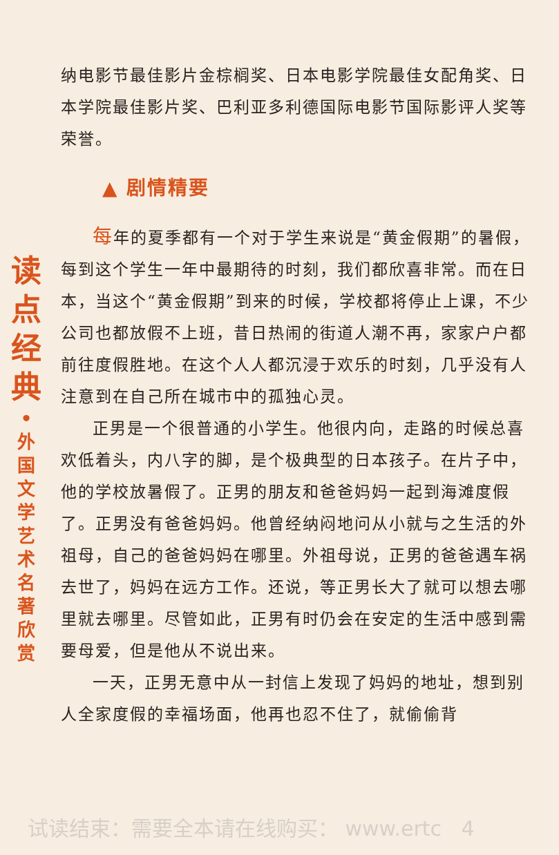读
点
经
典
•
外
国
文
学
艺
术
名
著
欣
赏
纳电影节最佳影片金棕榈奖、日本电影学院最佳女配角奖、日本学院最佳影片奖、巴利亚多利德国际电影节国际影评人奖等荣誉。
▲ 剧情精要
每年的夏季都有一个对于学生来说是“黄金假期”的暑假，每到这个学生一年中最期待的时刻，我们都欣喜非常。而在日本，当这个“黄金假期”到来的时候，学校都将停止上课，不少公司也都放假不上班，昔日热闹的街道人潮不再，家家户户都前往度假胜地。在这个人人都沉浸于欢乐的时刻，几乎没有人注意到在自己所在城市中的孤独心灵。
正男是一个很普通的小学生。他很内向，走路的时候总喜欢低着头，内八字的脚，是个极典型的日本孩子。在片子中，他的学校放暑假了。正男的朋友和爸爸妈妈一起到海滩度假了。正男没有爸爸妈妈。他曾经纳闷地问从小就与之生活的外祖母，自己的爸爸妈妈在哪里。外祖母说，正男的爸爸遇车祸去世了，妈妈在远方工作。还说，等正男长大了就可以想去哪里就去哪里。尽管如此，正男有时仍会在安定的生活中感到需要母爱，但是他从不说出来。
一天，正男无意中从一封信上发现了妈妈的地址，想到别人全家度假的幸福场面，他再也忍不住了，就偷偷背
试读结束：需要全本请在线购买： www.ertc 4